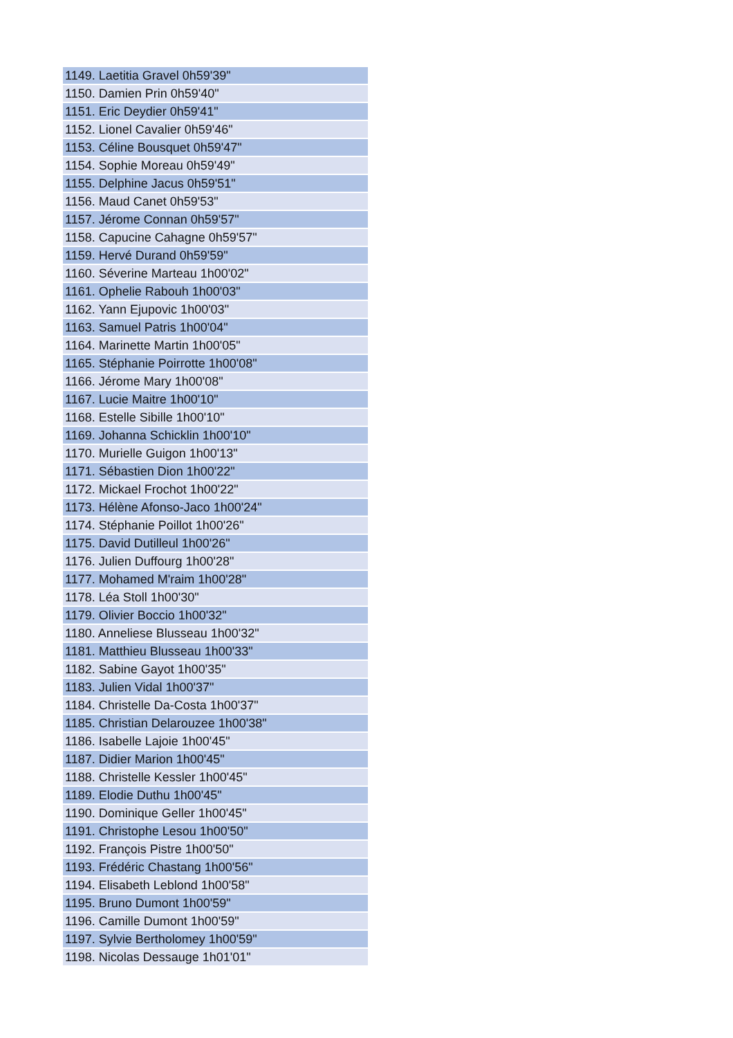| 1149. Laetitia Gravel 0h59'39" |
| 1150. Damien Prin 0h59'40" |
| 1151. Eric Deydier 0h59'41" |
| 1152. Lionel Cavalier 0h59'46" |
| 1153. Céline Bousquet 0h59'47" |
| 1154. Sophie Moreau 0h59'49" |
| 1155. Delphine Jacus 0h59'51" |
| 1156. Maud Canet 0h59'53" |
| 1157. Jérome Connan 0h59'57" |
| 1158. Capucine Cahagne 0h59'57" |
| 1159. Hervé Durand 0h59'59" |
| 1160. Séverine Marteau 1h00'02" |
| 1161. Ophelie Rabouh 1h00'03" |
| 1162. Yann Ejupovic 1h00'03" |
| 1163. Samuel Patris 1h00'04" |
| 1164. Marinette Martin 1h00'05" |
| 1165. Stéphanie Poirrotte 1h00'08" |
| 1166. Jérome Mary 1h00'08" |
| 1167. Lucie Maitre 1h00'10" |
| 1168. Estelle Sibille 1h00'10" |
| 1169. Johanna Schicklin 1h00'10" |
| 1170. Murielle Guigon 1h00'13" |
| 1171. Sébastien Dion 1h00'22" |
| 1172. Mickael Frochot 1h00'22" |
| 1173. Hélène Afonso-Jaco 1h00'24" |
| 1174. Stéphanie Poillot 1h00'26" |
| 1175. David Dutilleul 1h00'26" |
| 1176. Julien Duffourg 1h00'28" |
| 1177. Mohamed M'raim 1h00'28" |
| 1178. Léa Stoll 1h00'30" |
| 1179. Olivier Boccio 1h00'32" |
| 1180. Anneliese Blusseau 1h00'32" |
| 1181. Matthieu Blusseau 1h00'33" |
| 1182. Sabine Gayot 1h00'35" |
| 1183. Julien Vidal 1h00'37" |
| 1184. Christelle Da-Costa 1h00'37" |
| 1185. Christian Delarouzee 1h00'38" |
| 1186. Isabelle Lajoie 1h00'45" |
| 1187. Didier Marion 1h00'45" |
| 1188. Christelle Kessler 1h00'45" |
| 1189. Elodie Duthu 1h00'45" |
| 1190. Dominique Geller 1h00'45" |
| 1191. Christophe Lesou 1h00'50" |
| 1192. François Pistre 1h00'50" |
| 1193. Frédéric Chastang 1h00'56" |
| 1194. Elisabeth Leblond 1h00'58" |
| 1195. Bruno Dumont 1h00'59" |
| 1196. Camille Dumont 1h00'59" |
| 1197. Sylvie Bertholomey 1h00'59" |
| 1198. Nicolas Dessauge 1h01'01" |